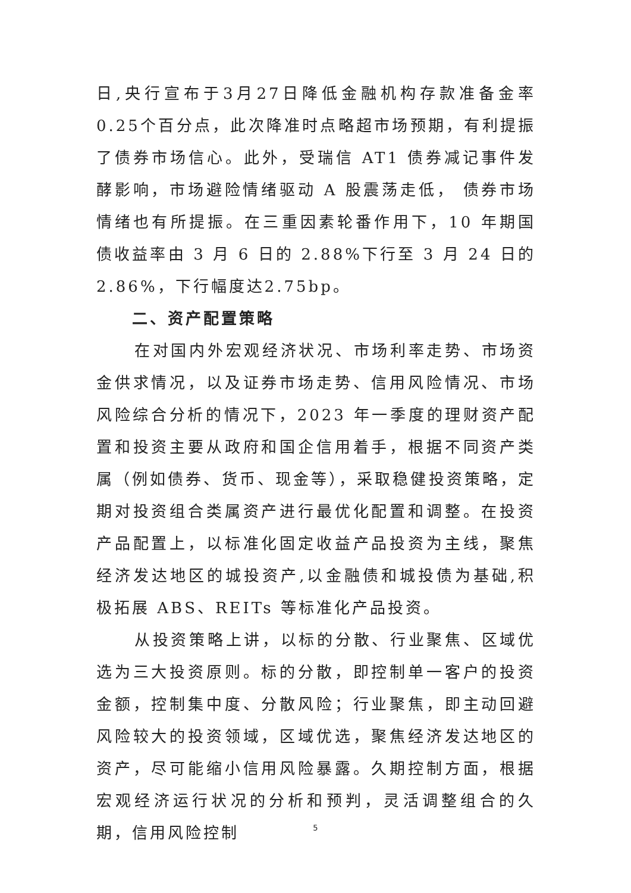日,央行宣布于3月27日降低金融机构存款准备金率0.25个百分点，此次降准时点略超市场预期，有利提振了债券市场信心。此外，受瑞信 AT1 债券减记事件发酵影响，市场避险情绪驱动 A 股震荡走低， 债券市场情绪也有所提振。在三重因素轮番作用下，10 年期国债收益率由 3 月 6 日的 2.88%下行至 3 月 24 日的 2.86%，下行幅度达2.75bp。
二、资产配置策略
在对国内外宏观经济状况、市场利率走势、市场资金供求情况，以及证券市场走势、信用风险情况、市场风险综合分析的情况下，2023 年一季度的理财资产配置和投资主要从政府和国企信用着手，根据不同资产类属（例如债券、货币、现金等），采取稳健投资策略，定期对投资组合类属资产进行最优化配置和调整。在投资产品配置上，以标准化固定收益产品投资为主线，聚焦经济发达地区的城投资产,以金融债和城投债为基础,积极拓展 ABS、REITs 等标准化产品投资。
从投资策略上讲，以标的分散、行业聚焦、区域优选为三大投资原则。标的分散，即控制单一客户的投资金额，控制集中度、分散风险；行业聚焦，即主动回避风险较大的投资领域，区域优选，聚焦经济发达地区的资产，尽可能缩小信用风险暴露。久期控制方面，根据宏观经济运行状况的分析和预判，灵活调整组合的久期，信用风险控制
5